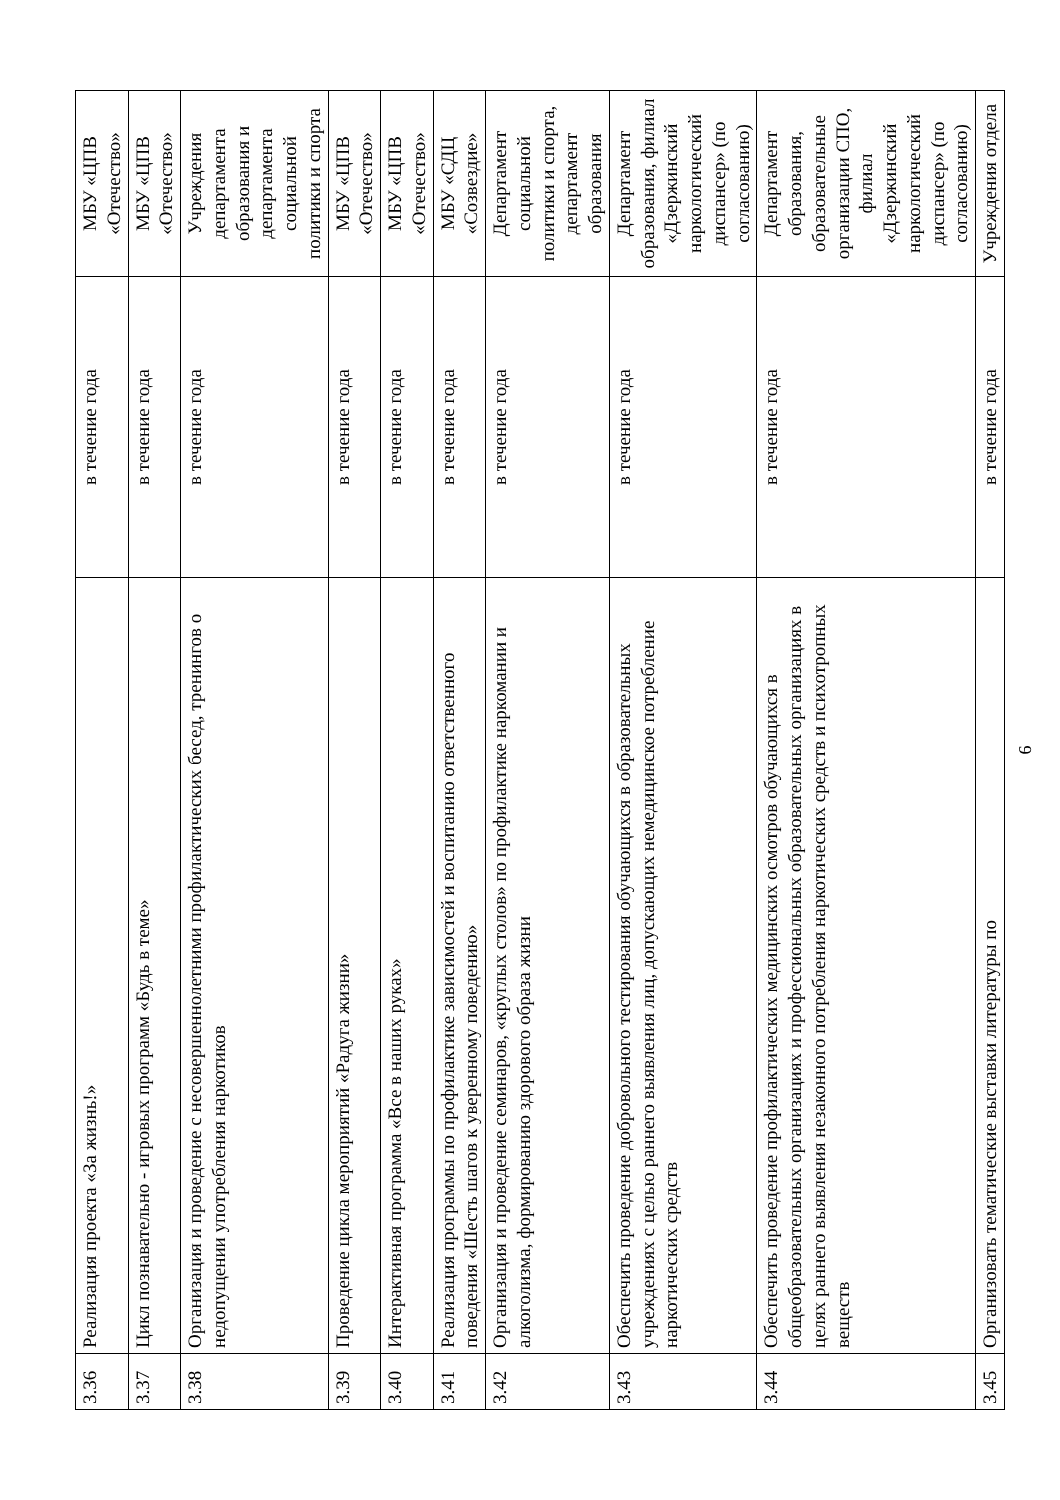| 3.36 | Реализация проекта «За жизнь!» | в течение года | МБУ «ЦПВ «Отечество» |
| 3.37 | Цикл познавательно - игровых программ «Будь в теме» | в течение года | МБУ «ЦПВ «Отечество» |
| 3.38 | Организация и проведение с несовершеннолетними профилактических бесед, тренингов о недопущении употребления наркотиков | в течение года | Учреждения департамента образования и департамента социальной политики и спорта |
| 3.39 | Проведение цикла мероприятий «Радуга жизни» | в течение года | МБУ «ЦПВ «Отечество» |
| 3.40 | Интерактивная программа «Все в наших руках» | в течение года | МБУ «ЦПВ «Отечество» |
| 3.41 | Реализация программы по профилактике зависимостей и воспитанию ответственного поведения «Шесть шагов к уверенному поведению» | в течение года | МБУ «СДЦ «Созвездие» |
| 3.42 | Организация и проведение семинаров, «круглых столов» по профилактике наркомании и алкоголизма, формированию здорового образа жизни | в течение года | Департамент социальной политики и спорта, департамент образования |
| 3.43 | Обеспечить проведение добровольного тестирования обучающихся в образовательных учреждениях с целью раннего выявления лиц, допускающих немедицинское потребление наркотических средств | в течение года | Департамент образования, филиал «Дзержинский наркологический диспансер» (по согласованию) |
| 3.44 | Обеспечить проведение профилактических медицинских осмотров обучающихся в общеобразовательных организациях и профессиональных образовательных организациях в целях раннего выявления незаконного потребления наркотических средств и психотропных веществ | в течение года | Департамент образования, образовательные организации СПО, филиал «Дзержинский наркологический диспансер» (по согласованию) |
| 3.45 | Организовать тематические выставки литературы по | в течение года | Учреждения отдела |
6